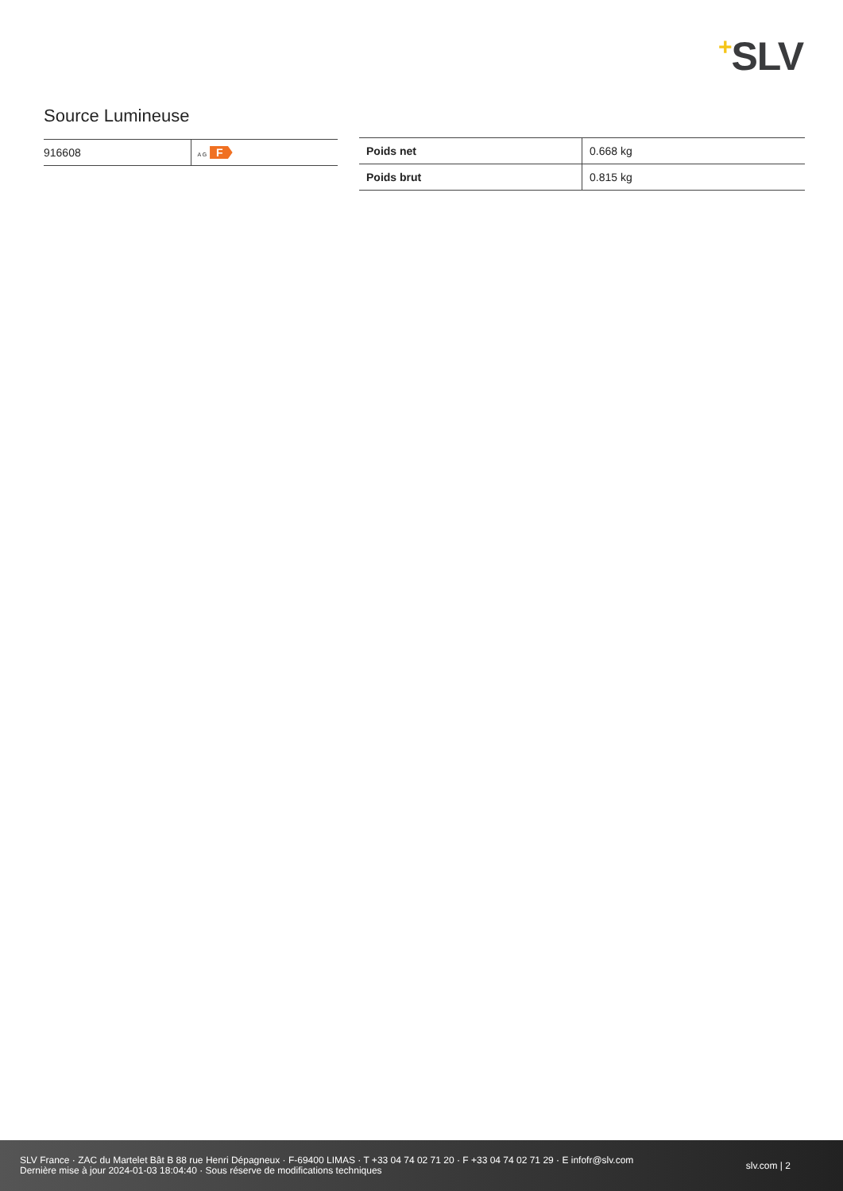+SLV
Source Lumineuse
| 916608 | A G F |
| Poids net | 0.668 kg |
| Poids brut | 0.815 kg |
SLV France · ZAC du Martelet Bât B 88 rue Henri Dépagneux · F-69400 LIMAS · T +33 04 74 02 71 20 · F +33 04 74 02 71 29 · E infofr@slv.com
Dernière mise à jour 2024-01-03 18:04:40 · Sous réserve de modifications techniques
slv.com | 2